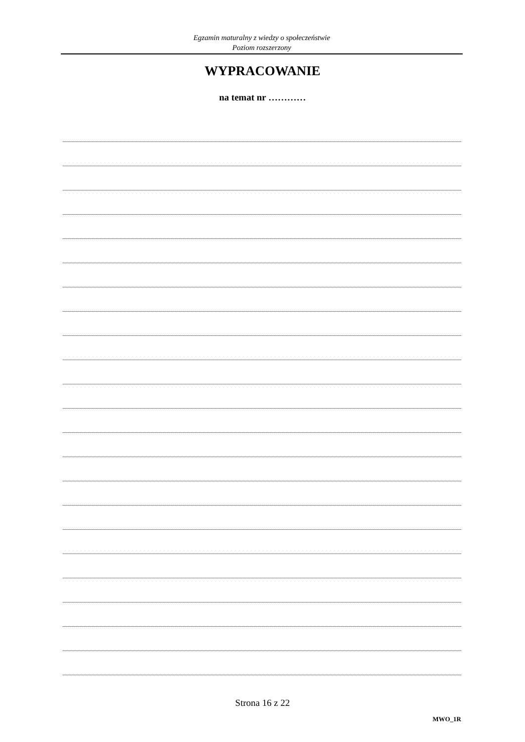Egzamin maturalny z wiedzy o społeczeństwie
Poziom rozszerzony
WYPRACOWANIE
na temat nr …………
Strona 16 z 22
MWO_1R